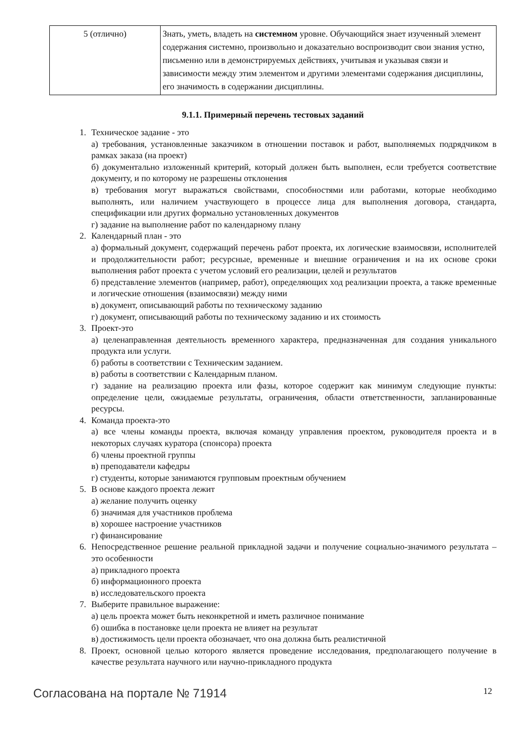| 5 (отлично) | Знать, уметь, владеть на системном уровне. Обучающийся знает изученный элемент содержания системно, произвольно и доказательно воспроизводит свои знания устно, письменно или в демонстрируемых действиях, учитывая и указывая связи и зависимости между этим элементом и другими элементами содержания дисциплины, его значимость в содержании дисциплины. |
9.1.1. Примерный перечень тестовых заданий
1. Техническое задание - это
а) требования, установленные заказчиком в отношении поставок и работ, выполняемых подрядчиком в рамках заказа (на проект)
б) документально изложенный критерий, который должен быть выполнен, если требуется соответствие документу, и по которому не разрешены отклонения
в) требования могут выражаться свойствами, способностями или работами, которые необходимо выполнять, или наличием участвующего в процессе лица для выполнения договора, стандарта, спецификации или других формально установленных документов
г) задание на выполнение работ по календарному плану
2. Календарный план - это
а) формальный документ, содержащий перечень работ проекта, их логические взаимосвязи, исполнителей и продолжительности работ; ресурсные, временные и внешние ограничения и на их основе сроки выполнения работ проекта с учетом условий его реализации, целей и результатов
б) представление элементов (например, работ), определяющих ход реализации проекта, а также временные и логические отношения (взаимосвязи) между ними
в) документ, описывающий работы по техническому заданию
г) документ, описывающий работы по техническому заданию и их стоимость
3. Проект-это
а) целенаправленная деятельность временного характера, предназначенная для создания уникального продукта или услуги.
б) работы в соответствии с Техническим заданием.
в) работы в соответствии с Календарным планом.
г) задание на реализацию проекта или фазы, которое содержит как минимум следующие пункты: определение цели, ожидаемые результаты, ограничения, области ответственности, запланированные ресурсы.
4. Команда проекта-это
а) все члены команды проекта, включая команду управления проектом, руководителя проекта и в некоторых случаях куратора (спонсора) проекта
б) члены проектной группы
в) преподаватели кафедры
г) студенты, которые занимаются групповым проектным обучением
5. В основе каждого проекта лежит
а) желание получить оценку
б) значимая для участников проблема
в) хорошее настроение участников
г) финансирование
6. Непосредственное решение реальной прикладной задачи и получение социально-значимого результата – это особенности
а) прикладного проекта
б) информационного проекта
в) исследовательского проекта
7. Выберите правильное выражение:
а) цель проекта может быть неконкретной и иметь различное понимание
б) ошибка в постановке цели проекта не влияет на результат
в) достижимость цели проекта обозначает, что она должна быть реалистичной
8. Проект, основной целью которого является проведение исследования, предполагающего получение в качестве результата научного или научно-прикладного продукта
Согласована на портале № 71914 12